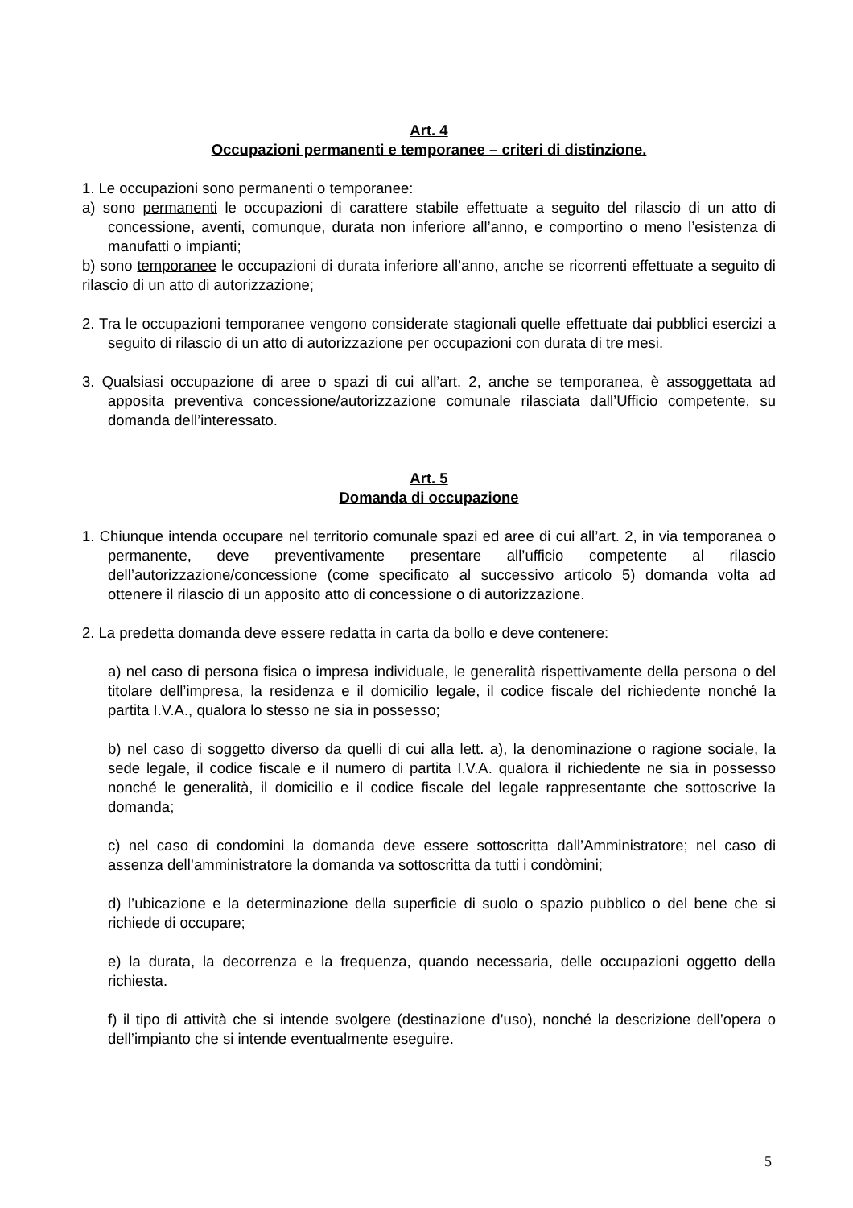Art. 4
Occupazioni permanenti e temporanee – criteri di distinzione.
1. Le occupazioni sono permanenti o temporanee:
a) sono permanenti le occupazioni di carattere stabile effettuate a seguito del rilascio di un atto di concessione, aventi, comunque, durata non inferiore all’anno, e comportino o meno l’esistenza di manufatti o impianti;
b) sono temporanee le occupazioni di durata inferiore all’anno, anche se ricorrenti effettuate a seguito di rilascio di un atto di autorizzazione;
2. Tra le occupazioni temporanee vengono considerate stagionali quelle effettuate dai pubblici esercizi a seguito di rilascio di un atto di autorizzazione per occupazioni con durata di tre mesi.
3. Qualsiasi occupazione di aree o spazi di cui all’art. 2, anche se temporanea, è assoggettata ad apposita preventiva concessione/autorizzazione comunale rilasciata dall’Ufficio competente, su domanda dell’interessato.
Art. 5
Domanda di occupazione
1. Chiunque intenda occupare nel territorio comunale spazi ed aree di cui all’art. 2, in via temporanea o permanente, deve preventivamente presentare all’ufficio competente al rilascio dell’autorizzazione/concessione (come specificato al successivo articolo 5) domanda volta ad ottenere il rilascio di un apposito atto di concessione o di autorizzazione.
2. La predetta domanda deve essere redatta in carta da bollo e deve contenere:
a) nel caso di persona fisica o impresa individuale, le generalità rispettivamente della persona o del titolare dell’impresa, la residenza e il domicilio legale, il codice fiscale del richiedente nonché la partita I.V.A., qualora lo stesso ne sia in possesso;
b) nel caso di soggetto diverso da quelli di cui alla lett. a), la denominazione o ragione sociale, la sede legale, il codice fiscale e il numero di partita I.V.A. qualora il richiedente ne sia in possesso nonché le generalità, il domicilio e il codice fiscale del legale rappresentante che sottoscrive la domanda;
c) nel caso di condomini la domanda deve essere sottoscritta dall’Amministratore; nel caso di assenza dell’amministratore la domanda va sottoscritta da tutti i condòmini;
d) l’ubicazione e la determinazione della superficie di suolo o spazio pubblico o del bene che si richiede di occupare;
e) la durata, la decorrenza e la frequenza, quando necessaria, delle occupazioni oggetto della richiesta.
f) il tipo di attività che si intende svolgere (destinazione d’uso), nonché la descrizione dell’opera o dell’impianto che si intende eventualmente eseguire.
5